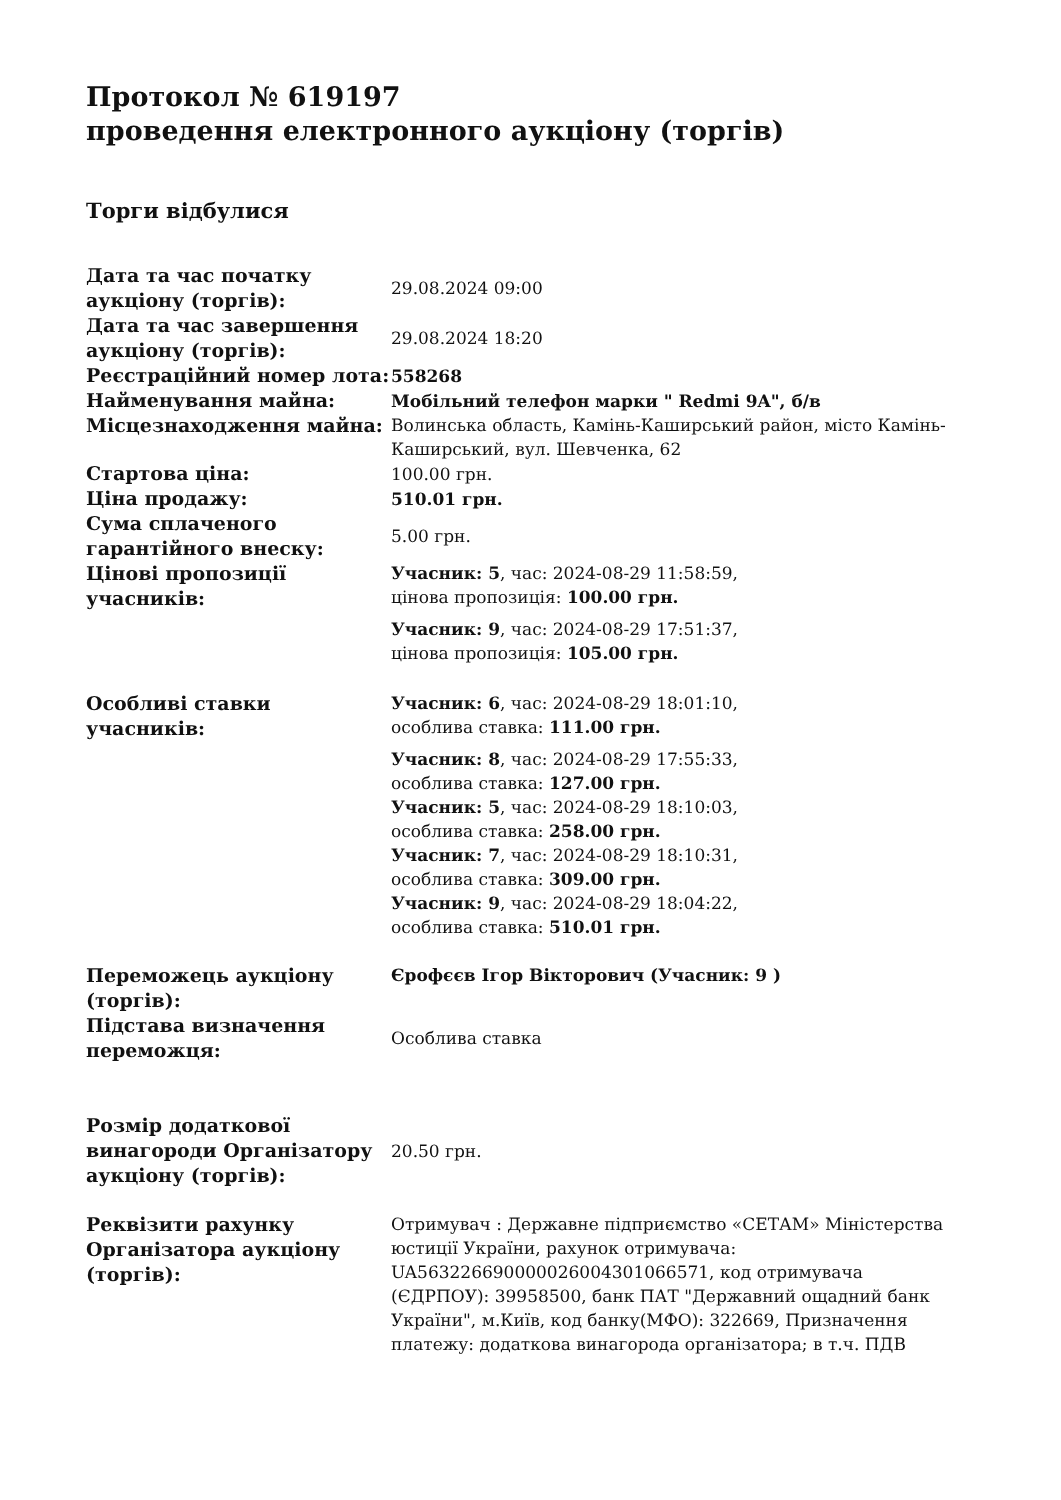Протокол № 619197
проведення електронного аукціону (торгів)
Торги відбулися
| Дата та час початку аукціону (торгів): | 29.08.2024 09:00 |
| Дата та час завершення аукціону (торгів): | 29.08.2024 18:20 |
| Реєстраційний номер лота: | 558268 |
| Найменування майна: | Мобільний телефон марки " Redmi 9A", б/в |
| Місцезнаходження майна: | Волинська область, Камінь-Каширський район, місто Камінь-Каширський, вул. Шевченка, 62 |
| Стартова ціна: | 100.00 грн. |
| Ціна продажу: | 510.01 грн. |
| Сума сплаченого гарантійного внеску: | 5.00 грн. |
| Цінові пропозиції учасників: | Учасник: 5 , час: 2024-08-29 11:58:59, цінова пропозиція: 100.00 грн. Учасник: 9 , час: 2024-08-29 17:51:37, цінова пропозиція: 105.00 грн. |
| Особливі ставки учасників: | Учасник: 6 , час: 2024-08-29 18:01:10, особлива ставка: 111.00 грн. Учасник: 8 , час: 2024-08-29 17:55:33, особлива ставка: 127.00 грн. Учасник: 5 , час: 2024-08-29 18:10:03, особлива ставка: 258.00 грн. Учасник: 7 , час: 2024-08-29 18:10:31, особлива ставка: 309.00 грн. Учасник: 9 , час: 2024-08-29 18:04:22, особлива ставка: 510.01 грн. |
| Переможець аукціону (торгів): | Єрофєєв Ігор Вікторович (Учасник: 9 ) |
| Підстава визначення переможця: | Особлива ставка |
| Розмір додаткової винагороди Організатору аукціону (торгів): | 20.50 грн. |
| Реквізити рахунку Організатора аукціону (торгів): | Отримувач : Державне підприємство «СЕТАМ» Міністерства юстиції України, рахунок отримувача: UA563226690000026004301066571, код отримувача (ЄДРПОУ): 39958500, банк ПАТ "Державний ощадний банк України", м.Київ, код банку(МФО): 322669, Призначення платежу: додаткова винагорода організатора; в т.ч. ПДВ |